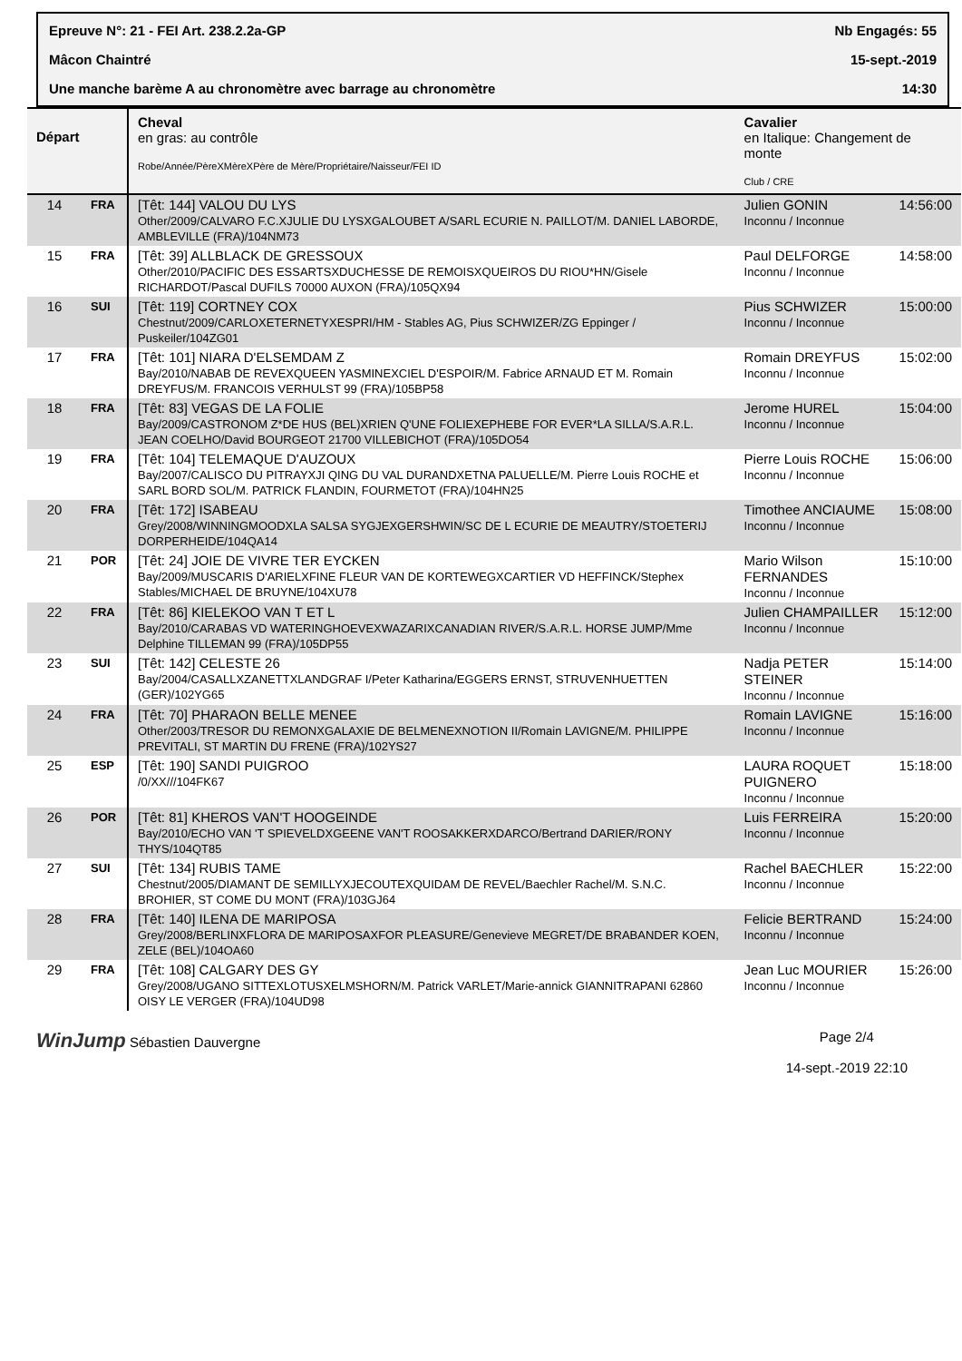Epreuve N°: 21 - FEI Art. 238.2.2a-GP Nb Engagés: 55
Mâcon Chaintré 15-sept.-2019
Une manche barème A au chronomètre avec barrage au chronomètre 14:30
| Départ | | Cheval en gras: au contrôle Robe/Année/PèreXMèreXPère de Mère/Propriétaire/Naisseur/FEI ID | Cavalier en Italique: Changement de monte Club / CRE | |
| --- | --- | --- | --- | --- |
| 14 | FRA | [Têt: 144] VALOU DU LYS Other/2009/CALVARO F.C.XJULIE DU LYSXGALOUBET A/SARL ECURIE N. PAILLOT/M. DANIEL LABORDE, AMBLEVILLE (FRA)/104NM73 | Julien GONIN Inconnu / Inconnue | 14:56:00 |
| 15 | FRA | [Têt: 39] ALLBLACK DE GRESSOUX Other/2010/PACIFIC DES ESSARTSXDUCHESSE DE REMOISXQUEIROS DU RIOU*HN/Gisele RICHARDOT/Pascal DUFILS 70000 AUXON (FRA)/105QX94 | Paul DELFORGE Inconnu / Inconnue | 14:58:00 |
| 16 | SUI | [Têt: 119] CORTNEY COX Chestnut/2009/CARLOXETERNETYXESPRI/HM - Stables AG, Pius SCHWIZER/ZG Eppinger / Puskeiler/104ZG01 | Pius SCHWIZER Inconnu / Inconnue | 15:00:00 |
| 17 | FRA | [Têt: 101] NIARA D'ELSEMDAM Z Bay/2010/NABAB DE REVEXQUEEN YASMINEXCIEL D'ESPOIR/M. Fabrice ARNAUD ET M. Romain DREYFUS/M. FRANCOIS VERHULST 99 (FRA)/105BP58 | Romain DREYFUS Inconnu / Inconnue | 15:02:00 |
| 18 | FRA | [Têt: 83] VEGAS DE LA FOLIE Bay/2009/CASTRONOM Z*DE HUS (BEL)XRIEN Q'UNE FOLIEXEPHEBE FOR EVER*LA SILLA/S.A.R.L. JEAN COELHO/David BOURGEOT 21700 VILLEBICHOT (FRA)/105DO54 | Jerome HUREL Inconnu / Inconnue | 15:04:00 |
| 19 | FRA | [Têt: 104] TELEMAQUE D'AUZOUX Bay/2007/CALISCO DU PITRAYXJI QING DU VAL DURANDXETNA PALUELLE/M. Pierre Louis ROCHE et SARL BORD SOL/M. PATRICK FLANDIN, FOURMETOT (FRA)/104HN25 | Pierre Louis ROCHE Inconnu / Inconnue | 15:06:00 |
| 20 | FRA | [Têt: 172] ISABEAU Grey/2008/WINNINGMOODXLA SALSA SYGJEXGERSHWIN/SC DE L ECURIE DE MEAUTRY/STOETERIJ DORPERHEIDE/104QA14 | Timothee ANCIAUME Inconnu / Inconnue | 15:08:00 |
| 21 | POR | [Têt: 24] JOIE DE VIVRE TER EYCKEN Bay/2009/MUSCARIS D'ARIELXFINE FLEUR VAN DE KORTEWEGXCARTIER VD HEFFINCK/Stephex Stables/MICHAEL DE BRUYNE/104XU78 | Mario Wilson FERNANDES Inconnu / Inconnue | 15:10:00 |
| 22 | FRA | [Têt: 86] KIELEKOO VAN T ET L Bay/2010/CARABAS VD WATERINGHOEVEXWAZARIXCANADIAN RIVER/S.A.R.L. HORSE JUMP/Mme Delphine TILLEMAN 99 (FRA)/105DP55 | Julien CHAMPAILLER Inconnu / Inconnue | 15:12:00 |
| 23 | SUI | [Têt: 142] CELESTE 26 Bay/2004/CASALLXZANETTXLANDGRAF I/Peter Katharina/EGGERS ERNST, STRUVENHUETTEN (GER)/102YG65 | Nadja PETER STEINER Inconnu / Inconnue | 15:14:00 |
| 24 | FRA | [Têt: 70] PHARAON BELLE MENEE Other/2003/TRESOR DU REMONXGALAXIE DE BELMENEXNOTION II/Romain LAVIGNE/M. PHILIPPE PREVITALI, ST MARTIN DU FRENE (FRA)/102YS27 | Romain LAVIGNE Inconnu / Inconnue | 15:16:00 |
| 25 | ESP | [Têt: 190] SANDI PUIGROO /0/XX///104FK67 | LAURA ROQUET PUIGNERO Inconnu / Inconnue | 15:18:00 |
| 26 | POR | [Têt: 81] KHEROS VAN'T HOOGEINDE Bay/2010/ECHO VAN 'T SPIEVELDXGEENE VAN'T ROOSAKKERXDARCO/Bertrand DARIER/RONY THYS/104QT85 | Luis FERREIRA Inconnu / Inconnue | 15:20:00 |
| 27 | SUI | [Têt: 134] RUBIS TAME Chestnut/2005/DIAMANT DE SEMILLYXJECOUTEXQUIDAM DE REVEL/Baechler Rachel/M. S.N.C. BROHIER, ST COME DU MONT (FRA)/103GJ64 | Rachel BAECHLER Inconnu / Inconnue | 15:22:00 |
| 28 | FRA | [Têt: 140] ILENA DE MARIPOSA Grey/2008/BERLINXFLORA DE MARIPOSAXFOR PLEASURE/Genevieve MEGRET/DE BRABANDER KOEN, ZELE (BEL)/104OA60 | Felicie BERTRAND Inconnu / Inconnue | 15:24:00 |
| 29 | FRA | [Têt: 108] CALGARY DES GY Grey/2008/UGANO SITTEXLOTUSXELMSHORN/M. Patrick VARLET/Marie-annick GIANNITRAPANI 62860 OISY LE VERGER (FRA)/104UD98 | Jean Luc MOURIER Inconnu / Inconnue | 15:26:00 |
WinJump Sébastien Dauvergne Page 2/4
14-sept.-2019 22:10